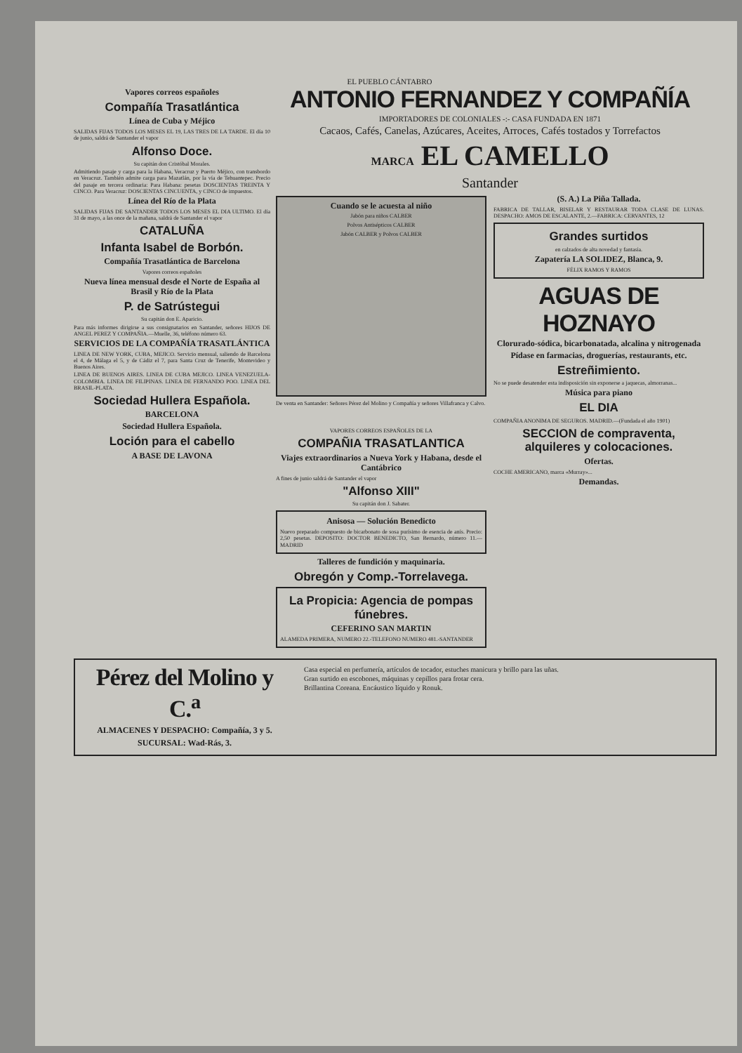EL PUEBLO CÁNTABRO
Vapores correos españoles
Compañía Trasatlántica
Línea de Cuba y Méjico
SALIDAS FIJAS TODOS LOS MESES EL 19, LAS TRES DE LA TARDE. El día 10 de junio, saldrá de Santander el vapor
Alfonso Doce.
Su capitán don Cristóbal Morales.
Admitiendo pasaje y carga para la Habana, Veracruz y Puerto Méjico, con transbordo en Veracruz. También admite carga para Mazatlán, por la vía de Tehuantepec. Precio del pasaje en tercera ordinaria: Para Habana: pesetas DOSCIENTAS TREINTA Y CINCO. Para Veracruz: DOSCIENTAS CINCUENTA, y CINCO de impuestos.
Línea del Río de la Plata
SALIDAS FIJAS DE SANTANDER TODOS LOS MESES EL DIA ULTIMO. El día 31 de mayo, a las once de la mañana, saldrá de Santander el vapor
CATALUÑA
Infanta Isabel de Borbón.
Compañía Trasatlántica de Barcelona
Vapores correos españoles
Nueva línea mensual desde el Norte de España al Brasil y Río de la Plata
P. de Satrústegui
Su capitán don E. Aparicio.
Para más informes dirigirse a sus consignatarios en Santander, señores HIJOS DE ANGEL PEREZ Y COMPAÑIA.—Muelle, 36, teléfono número 63.
SERVICIOS DE LA COMPAÑÍA TRASATLÁNTICA
LINEA DE NEW YORK, CUBA, MEJICO. Servicio mensual, saliendo de Barcelona el 4, de Málaga el 5, y de Cádiz el 7, para Santa Cruz de Tenerife, Montevideo y Buenos Aires.
LINEA DE BUENOS AIRES. LINEA DE CUBA MEJICO. LINEA VENEZUELA-COLOMBIA. LINEA DE FILIPINAS. LINEA DE FERNANDO POO. LINEA DEL BRASIL-PLATA.
Sociedad Hullera Española.
BARCELONA
Sociedad Hullera Española.
Loción para el cabello
A BASE DE LAVONA
ANTONIO FERNANDEZ Y COMPAÑÍA
IMPORTADORES DE COLONIALES -:- CASA FUNDADA EN 1871
Cacaos, Cafés, Canelas, Azúcares, Aceites, Arroces, Cafés tostados y Torrefactos
MARCA EL CAMELLO
Santander
Cuando se le acuesta al niño
Jabón para niños CALBER
Polvos Antisépticos CALBER
Jabón CALBER y Polvos CALBER
De venta en Santander: Señores Pérez del Molino y Compañía y señores Villafranca y Calvo.
VAPORES CORREOS ESPAÑOLES DE LA
COMPAÑIA TRASATLANTICA
Viajes extraordinarios a Nueva York y Habana, desde el Cantábrico
A fines de junio saldrá de Santander el vapor
"Alfonso XIII"
Su capitán don J. Sabater.
Anisosa — Solución Benedicto
Nuevo preparado compuesto de bicarbonato de sosa purísimo de esencia de anís. Precio: 2,50 pesetas. DEPOSITO: DOCTOR BENEDICTO, San Bernardo, número 11.—MADRID
Talleres de fundición y maquinaria.
Obregón y Comp.-Torrelavega.
La Propicia: Agencia de pompas fúnebres.
CEFERINO SAN MARTIN
ALAMEDA PRIMERA, NUMERO 22.-TELEFONO NUMERO 481.-SANTANDER
(S. A.) La Piña Tallada.
FABRICA DE TALLAR, BISELAR Y RESTAURAR TODA CLASE DE LUNAS. DESPACHO: AMOS DE ESCALANTE, 2.—FABRICA: CERVANTES, 12
Grandes surtidos
en calzados de alta novedad y fantasía.
Zapatería LA SOLIDEZ, Blanca, 9.
FÉLIX RAMOS Y RAMOS
AGUAS DE HOZNAYO
Clorurado-sódica, bicarbonatada, alcalina y nitrogenada
Pídase en farmacias, droguerías, restaurants, etc.
Estreñimiento.
No se puede desatender esta indisposición sin exponerse a jaquecas, almorranas...
Música para piano
EL DIA
COMPAÑIA ANONIMA DE SEGUROS. MADRID.—(Fundada el año 1901)
SECCION de compraventa, alquileres y colocaciones.
Ofertas.
COCHE AMERICANO, marca «Murray»...
Demandas.
Pérez del Molino y C.<sup>a</sup>
ALMACENES Y DESPACHO: Compañía, 3 y 5.
SUCURSAL: Wad-Rás, 3.
Casa especial en perfumería, artículos de tocador, estuches manicura y brillo para las uñas.
Gran surtido en escobones, máquinas y cepillos para frotar cera.
Brillantina Coreana. Encáustico líquido y Ronuk.